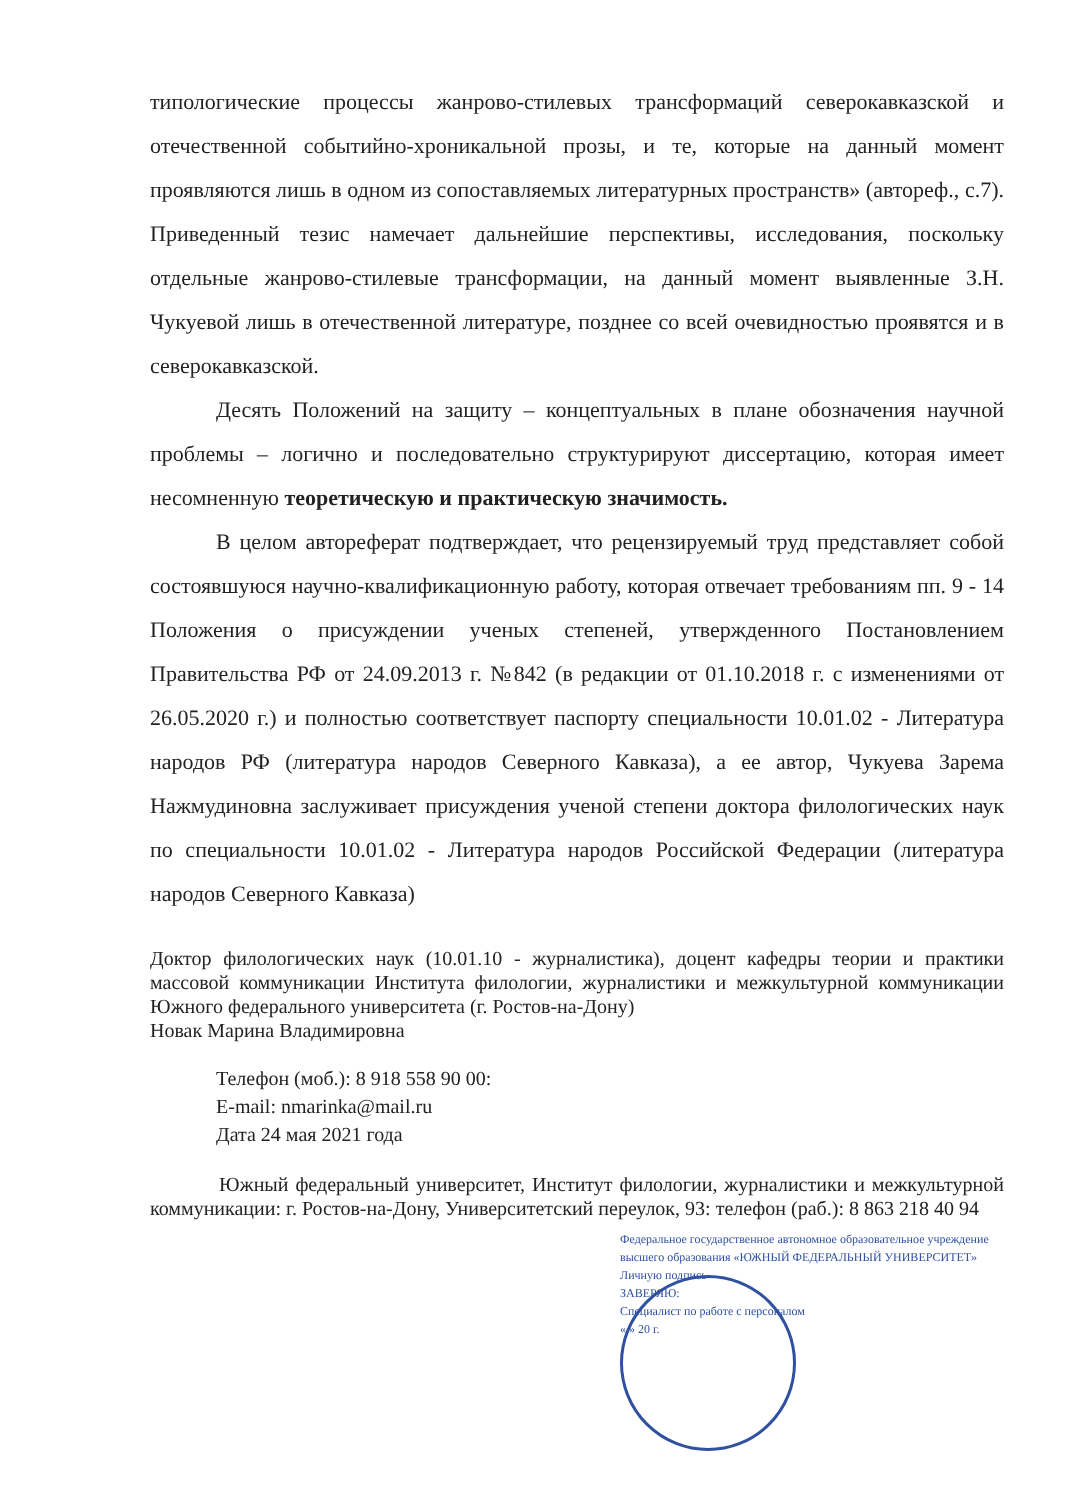типологические процессы жанрово-стилевых трансформаций северокавказской и отечественной событийно-хроникальной прозы, и те, которые на данный момент проявляются лишь в одном из сопоставляемых литературных пространств» (автореф., с.7). Приведенный тезис намечает дальнейшие перспективы, исследования, поскольку отдельные жанрово-стилевые трансформации, на данный момент выявленные З.Н. Чукуевой лишь в отечественной литературе, позднее со всей очевидностью проявятся и в северокавказской.
Десять Положений на защиту – концептуальных в плане обозначения научной проблемы – логично и последовательно структурируют диссертацию, которая имеет несомненную теоретическую и практическую значимость.
В целом автореферат подтверждает, что рецензируемый труд представляет собой состоявшуюся научно-квалификационную работу, которая отвечает требованиям пп. 9 - 14 Положения о присуждении ученых степеней, утвержденного Постановлением Правительства РФ от 24.09.2013 г. №842 (в редакции от 01.10.2018 г. с изменениями от 26.05.2020 г.) и полностью соответствует паспорту специальности 10.01.02 - Литература народов РФ (литература народов Северного Кавказа), а ее автор, Чукуева Зарема Нажмудиновна заслуживает присуждения ученой степени доктора филологических наук по специальности 10.01.02 - Литература народов Российской Федерации (литература народов Северного Кавказа)
Доктор филологических наук (10.01.10 - журналистика), доцент кафедры теории и практики массовой коммуникации Института филологии, журналистики и межкультурной коммуникации Южного федерального университета (г. Ростов-на-Дону)
Новак Марина Владимировна
Телефон (моб.): 8 918 558 90 00:
E-mail: nmarinka@mail.ru
Дата 24 мая 2021 года
Южный федеральный университет, Институт филологии, журналистики и межкультурной коммуникации: г. Ростов-на-Дону, Университетский переулок, 93: телефон (раб.): 8 863 218 40 94
Федеральное государственное автономное образовательное учреждение высшего образования «ЮЖНЫЙ ФЕДЕРАЛЬНЫЙ УНИВЕРСИТЕТ»
Личную подпись
ЗАВЕРЯЮ:
Специалист по работе с персоналом
« » 20 г.